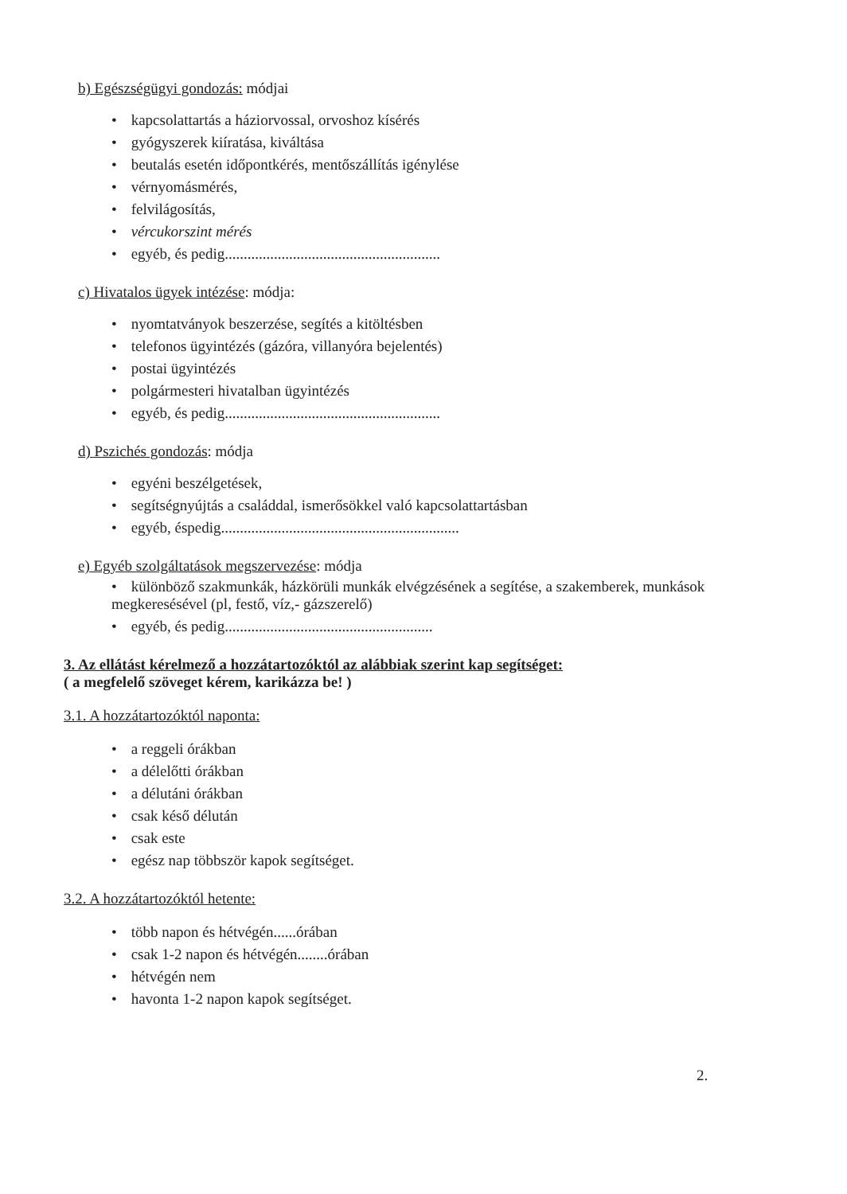b) Egészségügyi gondozás: módjai
• kapcsolattartás a háziorvossal, orvoshoz kísérés
• gyógyszerek kiíratása, kiváltása
• beutalás esetén időpontkérés, mentőszállítás igénylése
• vérnyomásmérés,
• felvilágosítás,
• vércukorszint mérés
• egyéb, és pedig.........................................................
c) Hivatalos ügyek intézése: módja:
• nyomtatványok beszerzése, segítés a kitöltésben
• telefonos ügyintézés (gázóra, villanyóra bejelentés)
• postai ügyintézés
• polgármesteri hivatalban ügyintézés
• egyéb, és pedig.........................................................
d) Pszichés gondozás: módja
• egyéni beszélgetések,
• segítségnyújtás a családdal, ismerősökkel való kapcsolattartásban
• egyéb, éspedig...............................................................
e) Egyéb szolgáltatások megszervezése: módja
• különböző szakmunkák, házkörüli munkák elvégzésének a segítése, a szakemberek, munkások megkeresésével (pl, festő, víz,- gázszerelő)
• egyéb, és pedig.......................................................
3. Az ellátást kérelmező a hozzátartozóktól az alábbiak szerint kap segítséget:
( a megfelelő szöveget kérem, karikázza be! )
3.1. A hozzátartozóktól naponta:
• a reggeli órákban
• a délelőtti órákban
• a délutáni órákban
• csak késő délután
• csak este
• egész nap többször kapok segítséget.
3.2. A hozzátartozóktól hetente:
• több napon és hétvégén......órában
• csak 1-2 napon és hétvégén........órában
• hétvégén nem
• havonta 1-2 napon kapok segítséget.
2.